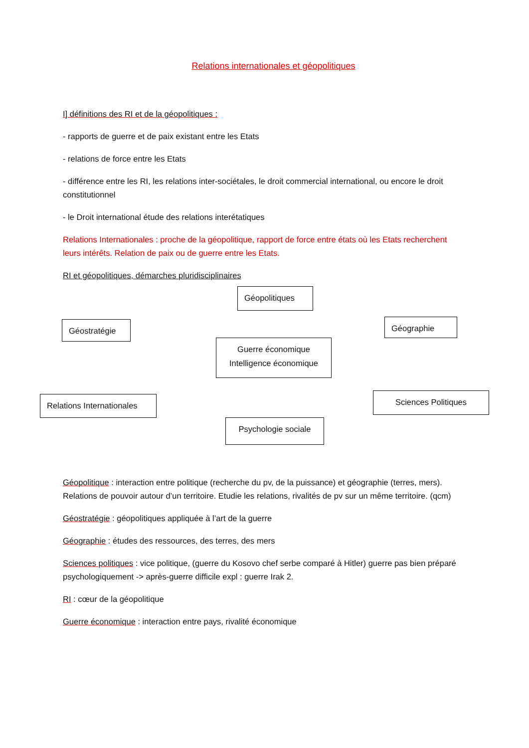Relations internationales et géopolitiques
I] définitions des RI et de la géopolitiques :
- rapports de guerre et de paix existant entre les Etats
- relations de force entre les Etats
- différence entre les RI, les relations inter-sociétales, le droit commercial international, ou encore le droit constitutionnel
- le Droit international étude des relations interétatiques
Relations Internationales : proche de la géopolitique, rapport de force entre états où les Etats recherchent leurs intérêts. Relation de paix ou de guerre entre les Etats.
RI et géopolitiques, démarches pluridisciplinaires
Géopolitiques
Géostratégie Géographie
Guerre économique
Intelligence économique
Relations Internationales
Sciences Politiques
Psychologie sociale
Géopolitique : interaction entre politique (recherche du pv, de la puissance) et géographie (terres, mers). Relations de pouvoir autour d’un territoire. Etudie les relations, rivalités de pv sur un même territoire. (qcm)
Géostratégie : géopolitiques appliquée à l’art de la guerre
Géographie : études des ressources, des terres, des mers
Sciences politiques : vice politique, (guerre du Kosovo chef serbe comparé à Hitler) guerre pas bien préparé psychologiquement -> après-guerre difficile expl : guerre Irak 2.
RI : cœur de la géopolitique
Guerre économique : interaction entre pays, rivalité économique